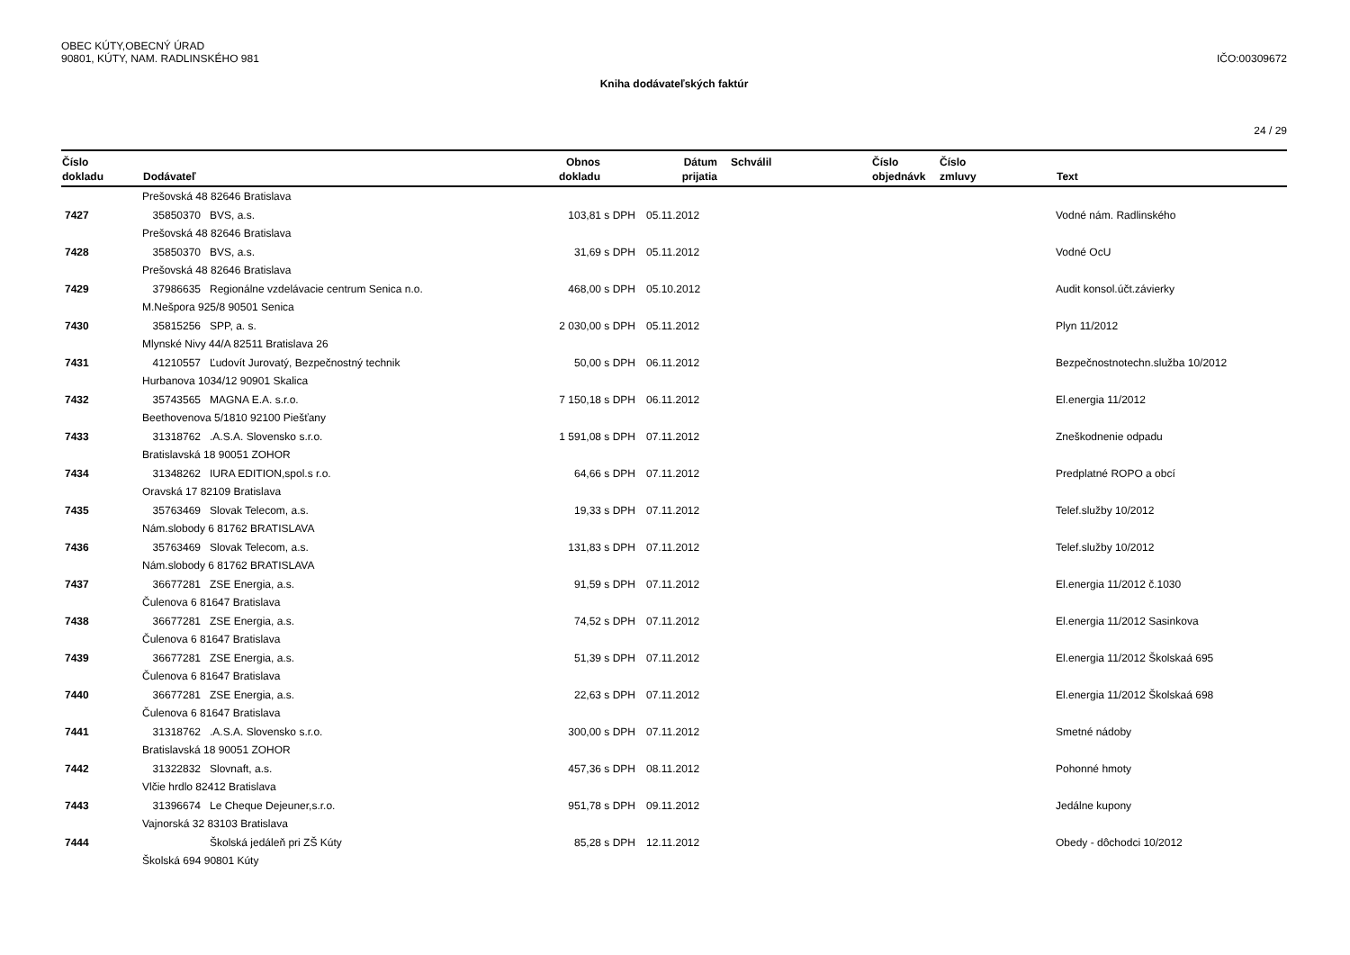OBEC KÚTY,OBECNÝ ÚRAD
90801, KÚTY, NAM. RADLINSKÉHO 981 IČO:00309672
Kniha dodávateľských faktúr
24 / 29
| Číslo | | Obnos | | Dátum | Schválil | Číslo | Číslo | |
| --- | --- | --- | --- | --- | --- | --- | --- | --- |
| dokladu | Dodávateľ | dokladu | | prijatia | | objednávk | zmluvy | Text |
| | Prešovská 48 82646 Bratislava | | | | | | | |
| 7427 | 35850370 BVS, a.s. | 103,81 | s DPH | 05.11.2012 | | | | Vodné nám. Radlinského |
| | Prešovská 48 82646 Bratislava | | | | | | | |
| 7428 | 35850370 BVS, a.s. | 31,69 | s DPH | 05.11.2012 | | | | Vodné OcU |
| | Prešovská 48 82646 Bratislava | | | | | | | |
| 7429 | 37986635 Regionálne vzdelávacie centrum Senica n.o. | 468,00 | s DPH | 05.10.2012 | | | | Audit konsol.účt.závierky |
| | M.Nešpora 925/8 90501 Senica | | | | | | | |
| 7430 | 35815256 SPP, a. s. | 2 030,00 | s DPH | 05.11.2012 | | | | Plyn 11/2012 |
| | Mlynské Nivy 44/A 82511 Bratislava 26 | | | | | | | |
| 7431 | 41210557 Ľudovít Jurovatý, Bezpečnostný technik | 50,00 | s DPH | 06.11.2012 | | | | Bezpečnostnotechn.služba 10/2012 |
| | Hurbanova 1034/12 90901 Skalica | | | | | | | |
| 7432 | 35743565 MAGNA E.A. s.r.o. | 7 150,18 | s DPH | 06.11.2012 | | | | El.energia 11/2012 |
| | Beethovenova 5/1810 92100 Piešťany | | | | | | | |
| 7433 | 31318762 .A.S.A. Slovensko s.r.o. | 1 591,08 | s DPH | 07.11.2012 | | | | Zneškodnenie odpadu |
| | Bratislavská 18 90051 ZOHOR | | | | | | | |
| 7434 | 31348262 IURA EDITION,spol.s r.o. | 64,66 | s DPH | 07.11.2012 | | | | Predplatné ROPO a obcí |
| | Oravská 17 82109 Bratislava | | | | | | | |
| 7435 | 35763469 Slovak Telecom, a.s. | 19,33 | s DPH | 07.11.2012 | | | | Telef.služby 10/2012 |
| | Nám.slobody 6 81762 BRATISLAVA | | | | | | | |
| 7436 | 35763469 Slovak Telecom, a.s. | 131,83 | s DPH | 07.11.2012 | | | | Telef.služby 10/2012 |
| | Nám.slobody 6 81762 BRATISLAVA | | | | | | | |
| 7437 | 36677281 ZSE Energia, a.s. | 91,59 | s DPH | 07.11.2012 | | | | El.energia 11/2012 č.1030 |
| | Čulenova 6 81647 Bratislava | | | | | | | |
| 7438 | 36677281 ZSE Energia, a.s. | 74,52 | s DPH | 07.11.2012 | | | | El.energia 11/2012 Sasinkova |
| | Čulenova 6 81647 Bratislava | | | | | | | |
| 7439 | 36677281 ZSE Energia, a.s. | 51,39 | s DPH | 07.11.2012 | | | | El.energia 11/2012 Školskaá 695 |
| | Čulenova 6 81647 Bratislava | | | | | | | |
| 7440 | 36677281 ZSE Energia, a.s. | 22,63 | s DPH | 07.11.2012 | | | | El.energia 11/2012 Školskaá 698 |
| | Čulenova 6 81647 Bratislava | | | | | | | |
| 7441 | 31318762 .A.S.A. Slovensko s.r.o. | 300,00 | s DPH | 07.11.2012 | | | | Smetné nádoby |
| | Bratislavská 18 90051 ZOHOR | | | | | | | |
| 7442 | 31322832 Slovnaft, a.s. | 457,36 | s DPH | 08.11.2012 | | | | Pohonné hmoty |
| | Vlčie hrdlo 82412 Bratislava | | | | | | | |
| 7443 | 31396674 Le Cheque Dejeuner,s.r.o. | 951,78 | s DPH | 09.11.2012 | | | | Jedálne kupony |
| | Vajnorská 32 83103 Bratislava | | | | | | | |
| 7444 | Školská jedáleň pri ZŠ Kúty | 85,28 | s DPH | 12.11.2012 | | | | Obedy - dôchodci 10/2012 |
| | Školská 694 90801 Kúty | | | | | | | |